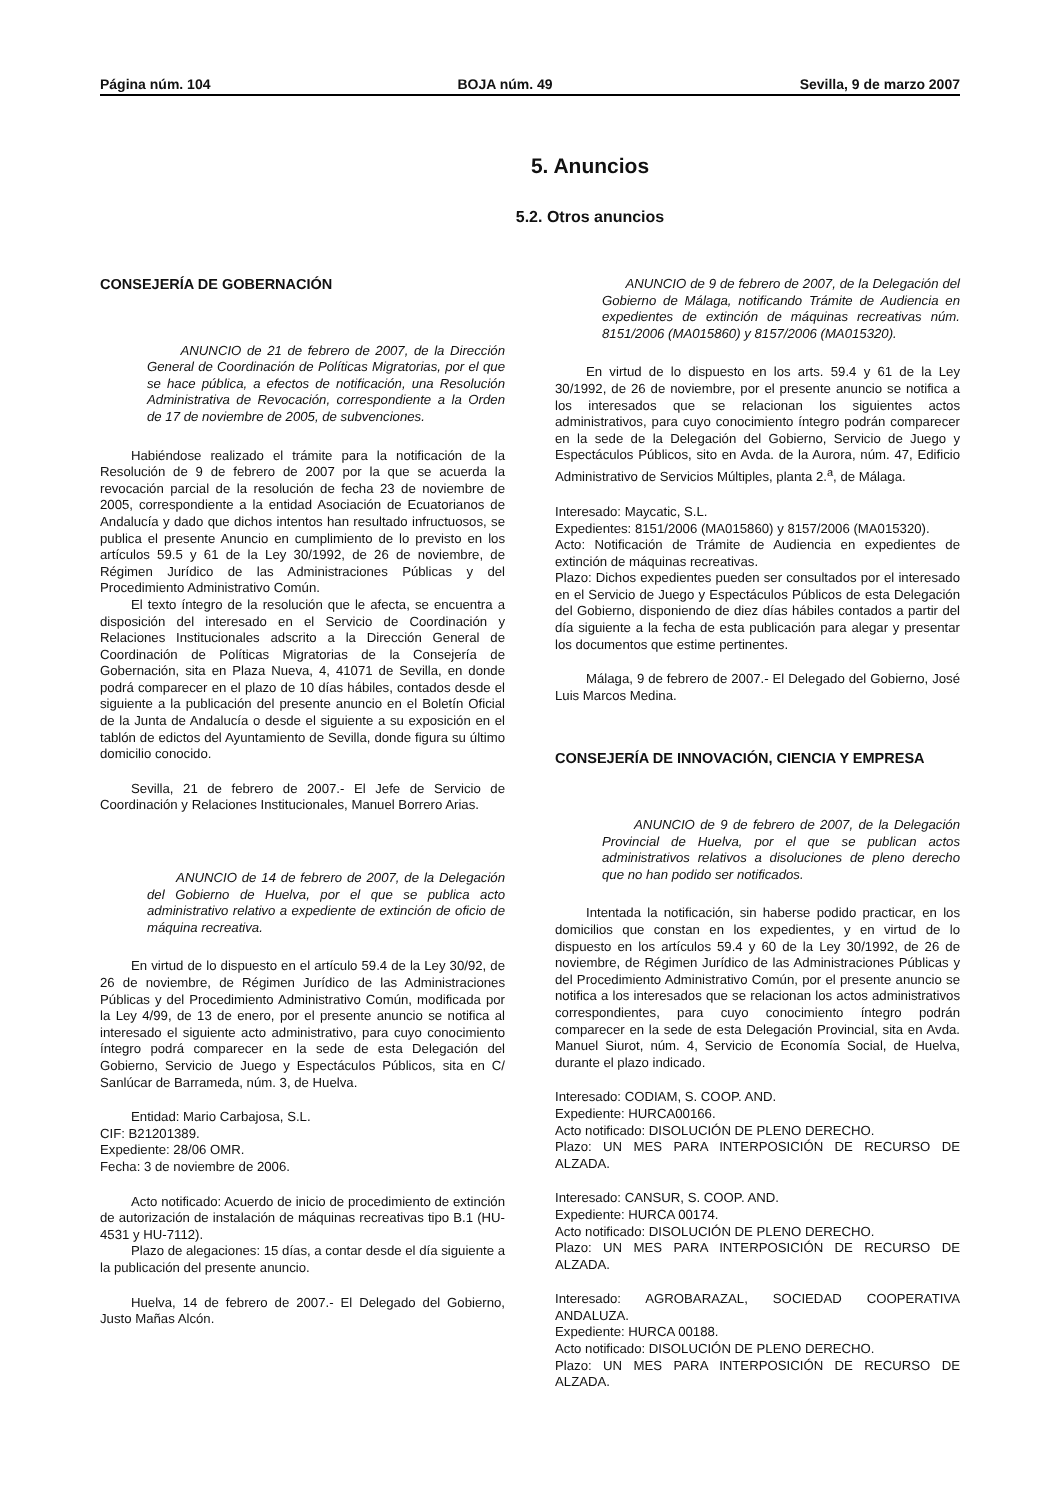Página núm. 104 BOJA núm. 49 Sevilla, 9 de marzo 2007
5. Anuncios
5.2. Otros anuncios
CONSEJERÍA DE GOBERNACIÓN
ANUNCIO de 21 de febrero de 2007, de la Dirección General de Coordinación de Políticas Migratorias, por el que se hace pública, a efectos de notificación, una Resolución Administrativa de Revocación, correspondiente a la Orden de 17 de noviembre de 2005, de subvenciones.
Habiéndose realizado el trámite para la notificación de la Resolución de 9 de febrero de 2007 por la que se acuerda la revocación parcial de la resolución de fecha 23 de noviembre de 2005, correspondiente a la entidad Asociación de Ecuatorianos de Andalucía y dado que dichos intentos han resultado infructuosos, se publica el presente Anuncio en cumplimiento de lo previsto en los artículos 59.5 y 61 de la Ley 30/1992, de 26 de noviembre, de Régimen Jurídico de las Administraciones Públicas y del Procedimiento Administrativo Común.
El texto íntegro de la resolución que le afecta, se encuentra a disposición del interesado en el Servicio de Coordinación y Relaciones Institucionales adscrito a la Dirección General de Coordinación de Políticas Migratorias de la Consejería de Gobernación, sita en Plaza Nueva, 4, 41071 de Sevilla, en donde podrá comparecer en el plazo de 10 días hábiles, contados desde el siguiente a la publicación del presente anuncio en el Boletín Oficial de la Junta de Andalucía o desde el siguiente a su exposición en el tablón de edictos del Ayuntamiento de Sevilla, donde figura su último domicilio conocido.
Sevilla, 21 de febrero de 2007.- El Jefe de Servicio de Coordinación y Relaciones Institucionales, Manuel Borrero Arias.
ANUNCIO de 14 de febrero de 2007, de la Delegación del Gobierno de Huelva, por el que se publica acto administrativo relativo a expediente de extinción de oficio de máquina recreativa.
En virtud de lo dispuesto en el artículo 59.4 de la Ley 30/92, de 26 de noviembre, de Régimen Jurídico de las Administraciones Públicas y del Procedimiento Administrativo Común, modificada por la Ley 4/99, de 13 de enero, por el presente anuncio se notifica al interesado el siguiente acto administrativo, para cuyo conocimiento íntegro podrá comparecer en la sede de esta Delegación del Gobierno, Servicio de Juego y Espectáculos Públicos, sita en C/ Sanlúcar de Barrameda, núm. 3, de Huelva.
Entidad: Mario Carbajosa, S.L.
CIF: B21201389.
Expediente: 28/06 OMR.
Fecha: 3 de noviembre de 2006.
Acto notificado: Acuerdo de inicio de procedimiento de extinción de autorización de instalación de máquinas recreativas tipo B.1 (HU-4531 y HU-7112).
Plazo de alegaciones: 15 días, a contar desde el día siguiente a la publicación del presente anuncio.
Huelva, 14 de febrero de 2007.- El Delegado del Gobierno, Justo Mañas Alcón.
ANUNCIO de 9 de febrero de 2007, de la Delegación del Gobierno de Málaga, notificando Trámite de Audiencia en expedientes de extinción de máquinas recreativas núm. 8151/2006 (MA015860) y 8157/2006 (MA015320).
En virtud de lo dispuesto en los arts. 59.4 y 61 de la Ley 30/1992, de 26 de noviembre, por el presente anuncio se notifica a los interesados que se relacionan los siguientes actos administrativos, para cuyo conocimiento íntegro podrán comparecer en la sede de la Delegación del Gobierno, Servicio de Juego y Espectáculos Públicos, sito en Avda. de la Aurora, núm. 47, Edificio Administrativo de Servicios Múltiples, planta 2.<sup>a</sup>, de Málaga.
Interesado: Maycatic, S.L.
Expedientes: 8151/2006 (MA015860) y 8157/2006 (MA015320).
Acto: Notificación de Trámite de Audiencia en expedientes de extinción de máquinas recreativas.
Plazo: Dichos expedientes pueden ser consultados por el interesado en el Servicio de Juego y Espectáculos Públicos de esta Delegación del Gobierno, disponiendo de diez días hábiles contados a partir del día siguiente a la fecha de esta publicación para alegar y presentar los documentos que estime pertinentes.
Málaga, 9 de febrero de 2007.- El Delegado del Gobierno, José Luis Marcos Medina.
CONSEJERÍA DE INNOVACIÓN, CIENCIA Y EMPRESA
ANUNCIO de 9 de febrero de 2007, de la Delegación Provincial de Huelva, por el que se publican actos administrativos relativos a disoluciones de pleno derecho que no han podido ser notificados.
Intentada la notificación, sin haberse podido practicar, en los domicilios que constan en los expedientes, y en virtud de lo dispuesto en los artículos 59.4 y 60 de la Ley 30/1992, de 26 de noviembre, de Régimen Jurídico de las Administraciones Públicas y del Procedimiento Administrativo Común, por el presente anuncio se notifica a los interesados que se relacionan los actos administrativos correspondientes, para cuyo conocimiento íntegro podrán comparecer en la sede de esta Delegación Provincial, sita en Avda. Manuel Siurot, núm. 4, Servicio de Economía Social, de Huelva, durante el plazo indicado.
Interesado: CODIAM, S. COOP. AND.
Expediente: HURCA00166.
Acto notificado: DISOLUCIÓN DE PLENO DERECHO.
Plazo: UN MES PARA INTERPOSICIÓN DE RECURSO DE ALZADA.
Interesado: CANSUR, S. COOP. AND.
Expediente: HURCA 00174.
Acto notificado: DISOLUCIÓN DE PLENO DERECHO.
Plazo: UN MES PARA INTERPOSICIÓN DE RECURSO DE ALZADA.
Interesado: AGROBARAZAL, SOCIEDAD COOPERATIVA ANDALUZA.
Expediente: HURCA 00188.
Acto notificado: DISOLUCIÓN DE PLENO DERECHO.
Plazo: UN MES PARA INTERPOSICIÓN DE RECURSO DE ALZADA.